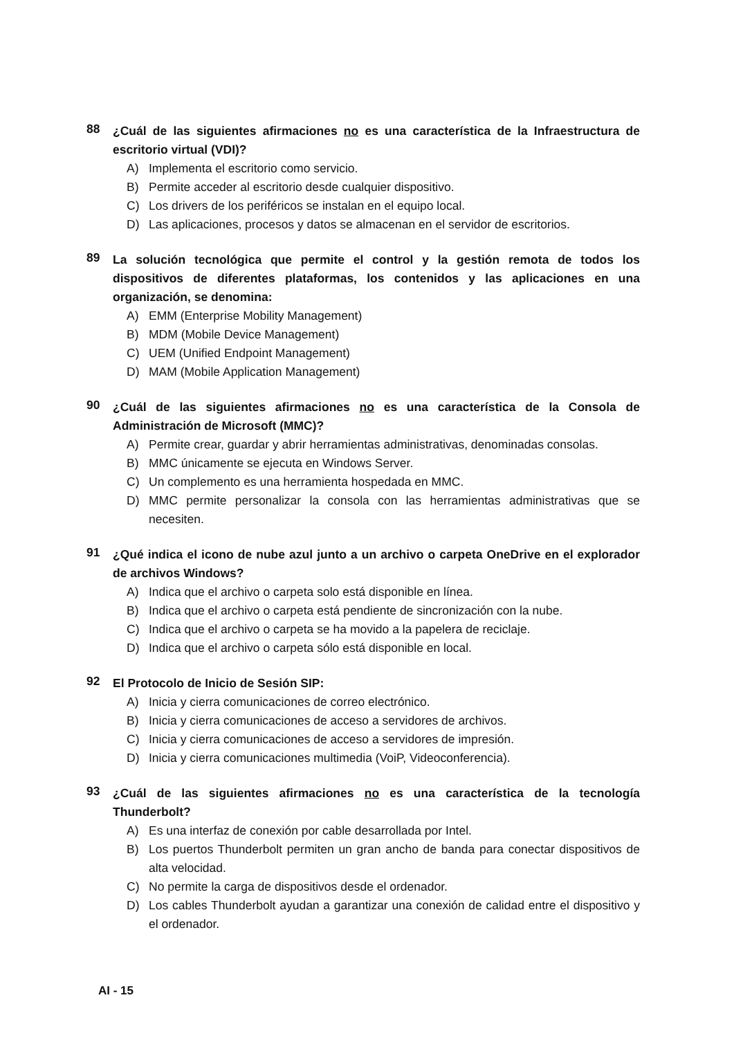88
¿Cuál de las siguientes afirmaciones no es una característica de la Infraestructura de escritorio virtual (VDI)?
A) Implementa el escritorio como servicio.
B) Permite acceder al escritorio desde cualquier dispositivo.
C) Los drivers de los periféricos se instalan en el equipo local.
D) Las aplicaciones, procesos y datos se almacenan en el servidor de escritorios.
89
La solución tecnológica que permite el control y la gestión remota de todos los dispositivos de diferentes plataformas, los contenidos y las aplicaciones en una organización, se denomina:
A) EMM (Enterprise Mobility Management)
B) MDM (Mobile Device Management)
C) UEM (Unified Endpoint Management)
D) MAM (Mobile Application Management)
90
¿Cuál de las siguientes afirmaciones no es una característica de la Consola de Administración de Microsoft (MMC)?
A) Permite crear, guardar y abrir herramientas administrativas, denominadas consolas.
B) MMC únicamente se ejecuta en Windows Server.
C) Un complemento es una herramienta hospedada en MMC.
D) MMC permite personalizar la consola con las herramientas administrativas que se necesiten.
91
¿Qué indica el icono de nube azul junto a un archivo o carpeta OneDrive en el explorador de archivos Windows?
A) Indica que el archivo o carpeta solo está disponible en línea.
B) Indica que el archivo o carpeta está pendiente de sincronización con la nube.
C) Indica que el archivo o carpeta se ha movido a la papelera de reciclaje.
D) Indica que el archivo o carpeta sólo está disponible en local.
92
El Protocolo de Inicio de Sesión SIP:
A) Inicia y cierra comunicaciones de correo electrónico.
B) Inicia y cierra comunicaciones de acceso a servidores de archivos.
C) Inicia y cierra comunicaciones de acceso a servidores de impresión.
D) Inicia y cierra comunicaciones multimedia (VoiP, Videoconferencia).
93
¿Cuál de las siguientes afirmaciones no es una característica de la tecnología Thunderbolt?
A) Es una interfaz de conexión por cable desarrollada por Intel.
B) Los puertos Thunderbolt permiten un gran ancho de banda para conectar dispositivos de alta velocidad.
C) No permite la carga de dispositivos desde el ordenador.
D) Los cables Thunderbolt ayudan a garantizar una conexión de calidad entre el dispositivo y el ordenador.
AI - 15